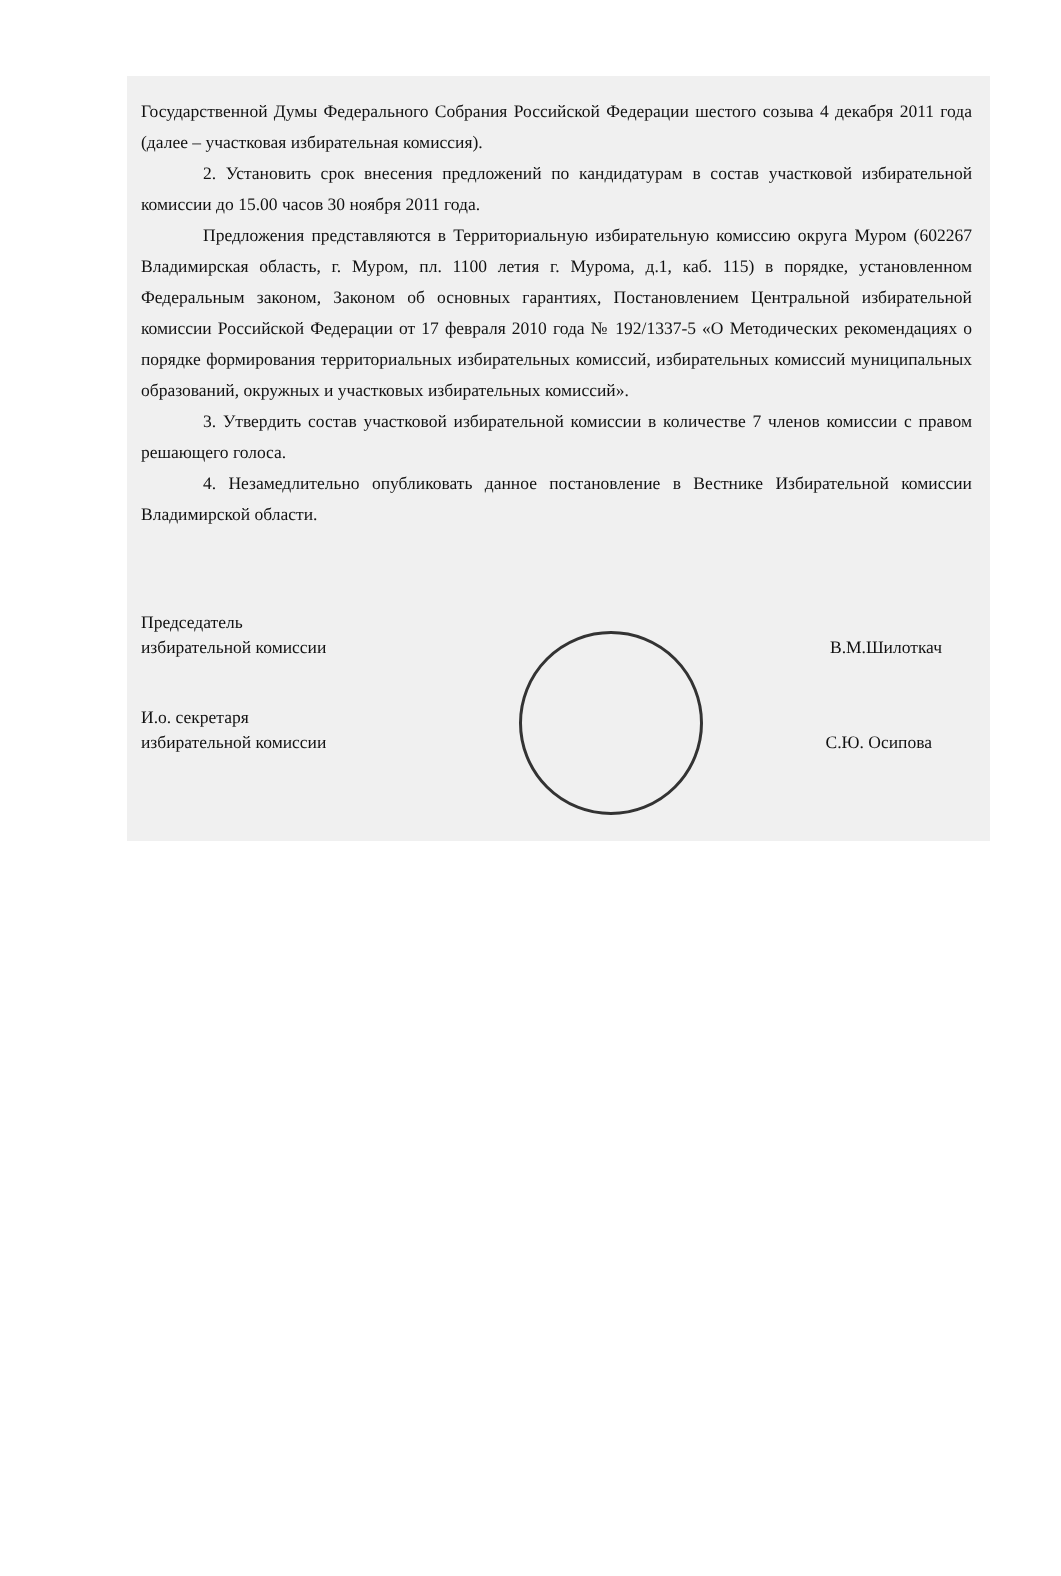Государственной Думы Федерального Собрания Российской Федерации шестого созыва 4 декабря 2011 года (далее – участковая избирательная комиссия).
2. Установить срок внесения предложений по кандидатурам в состав участковой избирательной комиссии до 15.00 часов 30 ноября 2011 года.
Предложения представляются в Территориальную избирательную комиссию округа Муром (602267 Владимирская область, г. Муром, пл. 1100 летия г. Мурома, д.1, каб. 115) в порядке, установленном Федеральным законом, Законом об основных гарантиях, Постановлением Центральной избирательной комиссии Российской Федерации от 17 февраля 2010 года № 192/1337-5 «О Методических рекомендациях о порядке формирования территориальных избирательных комиссий, избирательных комиссий муниципальных образований, окружных и участковых избирательных комиссий».
3. Утвердить состав участковой избирательной комиссии в количестве 7 членов комиссии с правом решающего голоса.
4. Незамедлительно опубликовать данное постановление в Вестнике Избирательной комиссии Владимирской области.
Председатель
избирательной комиссии
В.М.Шилоткач
И.о. секретаря
избирательной комиссии
С.Ю. Осипова